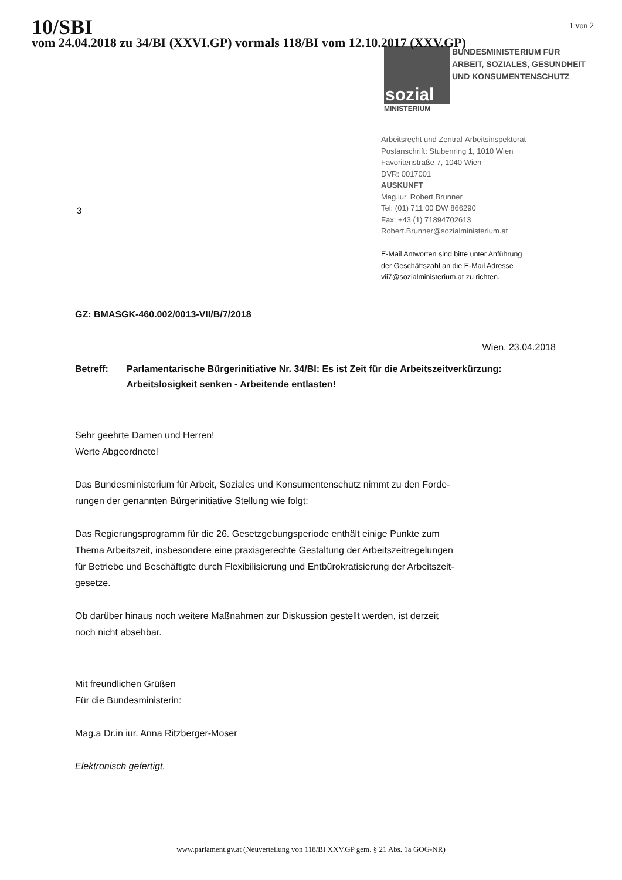10/SBI
vom 24.04.2018 zu 34/BI (XXVI.GP) vormals 118/BI vom 12.10.2017 (XXV.GP)
1 von 2
sozial
BUNDESMINISTERIUM FÜR
ARBEIT, SOZIALES, GESUNDHEIT
UND KONSUMENTENSCHUTZ
MINISTERIUM
Arbeitsrecht und Zentral-Arbeitsinspektorat
Postanschrift: Stubenring 1, 1010 Wien
Favoritenstraße 7, 1040 Wien
DVR: 0017001
AUSKUNFT
Mag.iur. Robert Brunner
Tel: (01) 711 00 DW 866290
Fax: +43 (1) 71894702613
Robert.Brunner@sozialministerium.at
E-Mail Antworten sind bitte unter Anführung
der Geschäftszahl an die E-Mail Adresse
vii7@sozialministerium.at zu richten.
3
GZ: BMASGK-460.002/0013-VII/B/7/2018
Wien, 23.04.2018
Betreff: Parlamentarische Bürgerinitiative Nr. 34/BI: Es ist Zeit für die Arbeitszeitverkürzung: Arbeitslosigkeit senken - Arbeitende entlasten!
Sehr geehrte Damen und Herren!
Werte Abgeordnete!
Das Bundesministerium für Arbeit, Soziales und Konsumentenschutz nimmt zu den Forde-
rungen der genannten Bürgerinitiative Stellung wie folgt:
Das Regierungsprogramm für die 26. Gesetzgebungsperiode enthält einige Punkte zum
Thema Arbeitszeit, insbesondere eine praxisgerechte Gestaltung der Arbeitszeitregelungen
für Betriebe und Beschäftigte durch Flexibilisierung und Entbürokratisierung der Arbeitszeit-
gesetze.
Ob darüber hinaus noch weitere Maßnahmen zur Diskussion gestellt werden, ist derzeit
noch nicht absehbar.
Mit freundlichen Grüßen
Für die Bundesministerin:
Mag.a Dr.in iur. Anna Ritzberger-Moser
Elektronisch gefertigt.
www.parlament.gv.at (Neuverteilung von 118/BI XXV.GP gem. § 21 Abs. 1a GOG-NR)